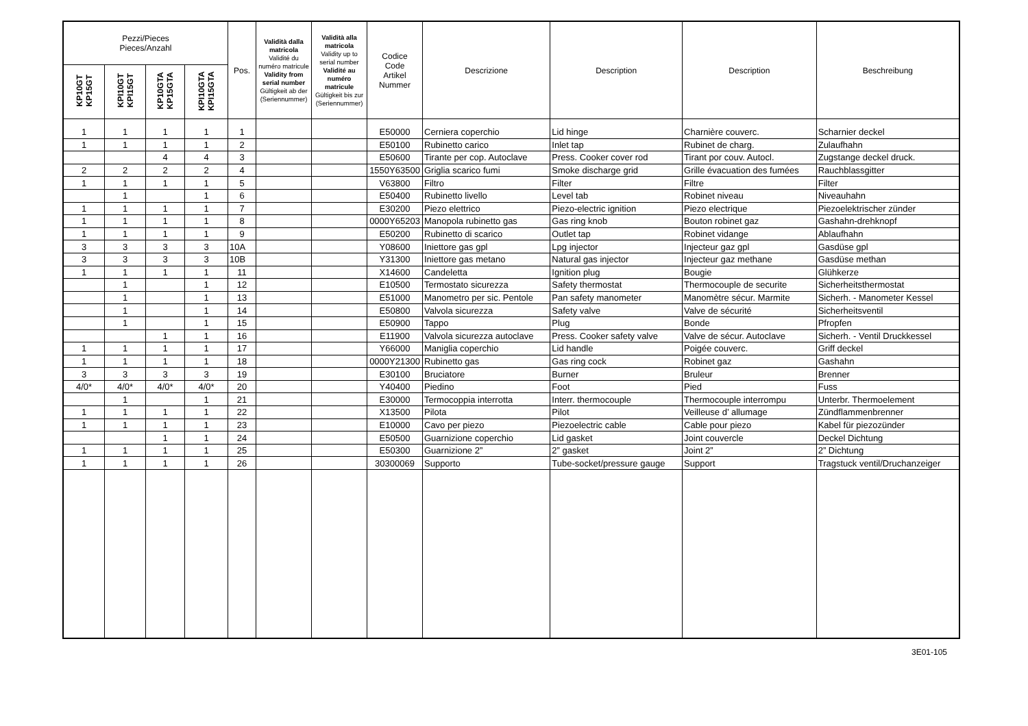| Pezzi/Pieces Pieces/Anzahl | | | | Pos. | Validità dalla matricola Validité du numéro matricule Validity from serial number Gültigkeit ab der (Seriennummer) | Validità alla matricola Validity up to serial number Validité au numéro matricule Gültigkeit bis zur (Seriennummer) | Codice Code Artikel Nummer | Descrizione | Description | Description | Beschreibung |
| --- | --- | --- | --- | --- | --- | --- | --- | --- | --- | --- | --- |
| KP10GT KP15GT | KPI10GT KPI15GT | KP10GTA KP15GTA | KPI10GTA KPI15GTA | | | | | | | | |
| 1 | 1 | 1 | 1 | 1 | | | E50000 | Cerniera coperchio | Lid hinge | Charnière couverc. | Scharnier deckel |
| 1 | 1 | 1 | 1 | 2 | | | E50100 | Rubinetto carico | Inlet tap | Rubinet de charg. | Zulaufhahn |
| | | 4 | 4 | 3 | | | E50600 | Tirante per cop. Autoclave | Press. Cooker cover rod | Tirant por couv. Autocl. | Zugstange deckel druck. |
| 2 | 2 | 2 | 2 | 4 | | | 1550Y63500 | Griglia scarico fumi | Smoke discharge grid | Grille évacuation des fumées | Rauchblassgitter |
| 1 | 1 | 1 | 1 | 5 | | | V63800 | Filtro | Filter | Filtre | Filter |
| | 1 | | 1 | 6 | | | E50400 | Rubinetto livello | Level tab | Robinet niveau | Niveauhahn |
| 1 | 1 | 1 | 1 | 7 | | | E30200 | Piezo elettrico | Piezo-electric ignition | Piezo electrique | Piezoelektrischer zünder |
| 1 | 1 | 1 | 1 | 8 | | | 0000Y65203 | Manopola rubinetto gas | Gas ring knob | Bouton robinet gaz | Gashahn-drehknopf |
| 1 | 1 | 1 | 1 | 9 | | | E50200 | Rubinetto di scarico | Outlet tap | Robinet vidange | Ablaufhahn |
| 3 | 3 | 3 | 3 | 10A | | | Y08600 | Iniettore gas gpl | Lpg injector | Injecteur gaz gpl | Gasdüse gpl |
| 3 | 3 | 3 | 3 | 10B | | | Y31300 | Iniettore gas metano | Natural gas injector | Injecteur gaz methane | Gasdüse methan |
| 1 | 1 | 1 | 1 | 11 | | | X14600 | Candeletta | Ignition plug | Bougie | Glühkerze |
| | 1 | | 1 | 12 | | | E10500 | Termostato sicurezza | Safety thermostat | Thermocouple de securite | Sicherheitsthermostat |
| | 1 | | 1 | 13 | | | E51000 | Manometro per sic. Pentole | Pan safety manometer | Manomètre sécur. Marmite | Sicherh. - Manometer Kessel |
| | 1 | | 1 | 14 | | | E50800 | Valvola sicurezza | Safety valve | Valve de sécurité | Sicherheitsventil |
| | 1 | | 1 | 15 | | | E50900 | Tappo | Plug | Bonde | Pfropfen |
| | | 1 | 1 | 16 | | | E11900 | Valvola sicurezza autoclave | Press. Cooker safety valve | Valve de sécur. Autoclave | Sicherh. - Ventil Druckkessel |
| 1 | 1 | 1 | 1 | 17 | | | Y66000 | Maniglia coperchio | Lid handle | Poigée couverc. | Griff deckel |
| 1 | 1 | 1 | 1 | 18 | | | 0000Y21300 | Rubinetto gas | Gas ring cock | Robinet gaz | Gashahn |
| 3 | 3 | 3 | 3 | 19 | | | E30100 | Bruciatore | Burner | Bruleur | Brenner |
| 4/0* | 4/0* | 4/0* | 4/0* | 20 | | | Y40400 | Piedino | Foot | Pied | Fuss |
| | 1 | | 1 | 21 | | | E30000 | Termocoppia interrotta | Interr. thermocouple | Thermocouple interrompu | Unterbr. Thermoelement |
| 1 | 1 | 1 | 1 | 22 | | | X13500 | Pilota | Pilot | Veilleuse d’ allumage | Zündflammenbrenner |
| 1 | 1 | 1 | 1 | 23 | | | E10000 | Cavo per piezo | Piezoelectric cable | Cable pour piezo | Kabel für piezozünder |
| | | 1 | 1 | 24 | | | E50500 | Guarnizione coperchio | Lid gasket | Joint couvercle | Deckel Dichtung |
| 1 | 1 | 1 | 1 | 25 | | | E50300 | Guarnizione 2” | 2” gasket | Joint 2” | 2” Dichtung |
| 1 | 1 | 1 | 1 | 26 | | | 30300069 | Supporto | Tube-socket/pressure gauge | Support | Tragstuck ventil/Druchanzeiger |
3E01-105